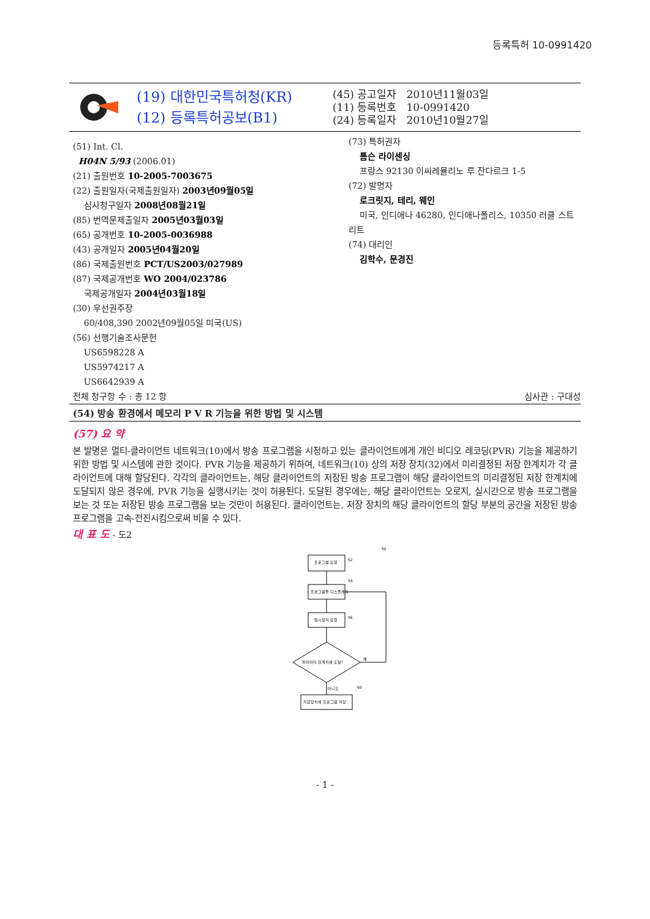등록특허 10-0991420
(19) 대한민국특허청(KR)
(12) 등록특허공보(B1)
(45) 공고일자 2010년11월03일
(11) 등록번호 10-0991420
(24) 등록일자 2010년10월27일
(51) Int. Cl.
H04N 5/93 (2006.01)
(21) 출원번호 10-2005-7003675
(22) 출원일자(국제출원일자) 2003년09월05일
심사청구일자 2008년08월21일
(85) 번역문제출일자 2005년03월03일
(65) 공개번호 10-2005-0036988
(43) 공개일자 2005년04월20일
(86) 국제출원번호 PCT/US2003/027989
(87) 국제공개번호 WO 2004/023786
국제공개일자 2004년03월18일
(30) 우선권주장
60/408,390 2002년09월05일 미국(US)
(56) 선행기술조사문헌
US6598228 A
US5974217 A
US6642939 A
전체 청구항 수 : 총 12 항
(73) 특허권자
톰슨 라이센싱
프랑스 92130 이씨레뮬리노 루 잔다르크 1-5
(72) 발명자
로크릿지, 테리, 웨인
미국, 인디애나 46280, 인디애나폴리스, 10350 러클 스트리트
(74) 대리인
김학수, 문경진
심사관 : 구대성
(54) 방송 환경에서 메모리 P V R 기능을 위한 방법 및 시스템
(57) 요 약
본 발명은 멀티-클라이언트 네트워크(10)에서 방송 프로그램을 시청하고 있는 클라이언트에게 개인 비디오 레코딩(PVR) 기능을 제공하기 위한 방법 및 시스템에 관한 것이다. PVR 기능을 제공하기 위하여, 네트워크(10) 상의 저장 장치(32)에서 미리결정된 저장 한계치가 각 클라이언트에 대해 할당된다. 각각의 클라이언트는, 해당 클라이언트의 저장된 방송 프로그램이 해당 클라이언트의 미리결정된 저장 한계치에 도달되지 않은 경우에, PVR 기능을 실행시키는 것이 허용된다. 도달된 경우에는, 해당 클라이언트는 오로지, 실시간으로 방송 프로그램을 보는 것 또는 저장된 방송 프로그램을 보는 것만이 허용된다. 클라이언트는, 저장 장치의 해당 클라이언트의 할당 부분의 공간을 저장된 방송 프로그램을 고속-전진시킴으로써 비울 수 있다.
대 표 도 - 도2
50
프로그램 요청
52
프로그램을 디스플레이
54
일시정지 요청
56
파라미터 한계치에 도달?
예
아니오
60
저장장치에 프로그램 저장
- 1 -